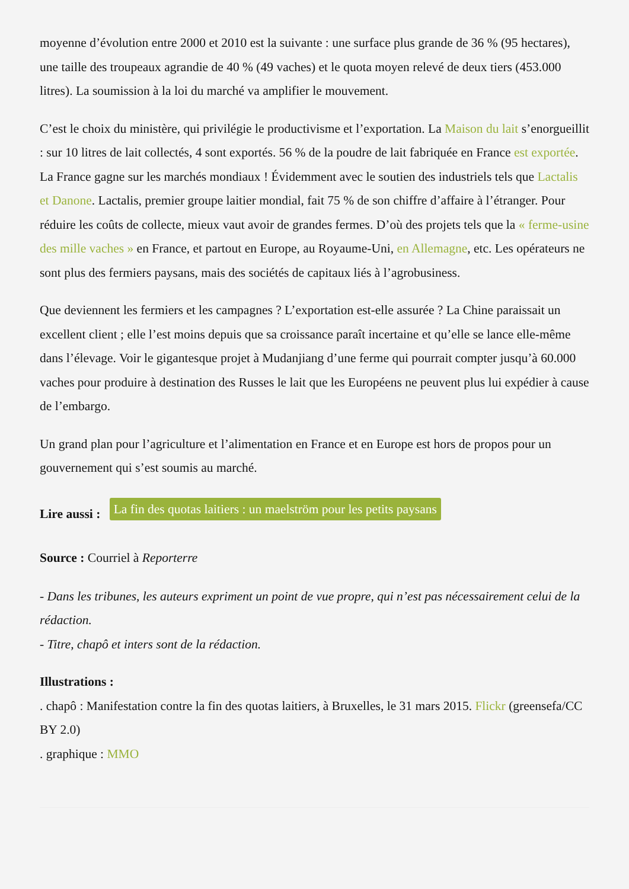moyenne d’évolution entre 2000 et 2010 est la suivante : une surface plus grande de 36 % (95 hectares), une taille des troupeaux agrandie de 40 % (49 vaches) et le quota moyen relevé de deux tiers (453.000 litres). La soumission à la loi du marché va amplifier le mouvement.
C’est le choix du ministère, qui privilégie le productivisme et l’exportation. La Maison du lait s’enorgueillit : sur 10 litres de lait collectés, 4 sont exportés. 56 % de la poudre de lait fabriquée en France est exportée. La France gagne sur les marchés mondiaux ! Évidemment avec le soutien des industriels tels que Lactalis et Danone. Lactalis, premier groupe laitier mondial, fait 75 % de son chiffre d’affaire à l’étranger. Pour réduire les coûts de collecte, mieux vaut avoir de grandes fermes. D’où des projets tels que la « ferme-usine des mille vaches » en France, et partout en Europe, au Royaume-Uni, en Allemagne, etc. Les opérateurs ne sont plus des fermiers paysans, mais des sociétés de capitaux liés à l’agrobusiness.
Que deviennent les fermiers et les campagnes ? L’exportation est-elle assurée ? La Chine paraissait un excellent client ; elle l’est moins depuis que sa croissance paraît incertaine et qu’elle se lance elle-même dans l’élevage. Voir le gigantesque projet à Mudanjiang d’une ferme qui pourrait compter jusqu’à 60.000 vaches pour produire à destination des Russes le lait que les Européens ne peuvent plus lui expédier à cause de l’embargo.
Un grand plan pour l’agriculture et l’alimentation en France et en Europe est hors de propos pour un gouvernement qui s’est soumis au marché.
Lire aussi : La fin des quotas laitiers : un maelström pour les petits paysans
Source : Courriel à Reporterre
- Dans les tribunes, les auteurs expriment un point de vue propre, qui n’est pas nécessairement celui de la rédaction.
- Titre, chapô et inters sont de la rédaction.
Illustrations :
. chapô : Manifestation contre la fin des quotas laitiers, à Bruxelles, le 31 mars 2015. Flickr (greensefa/CC BY 2.0)
. graphique : MMO